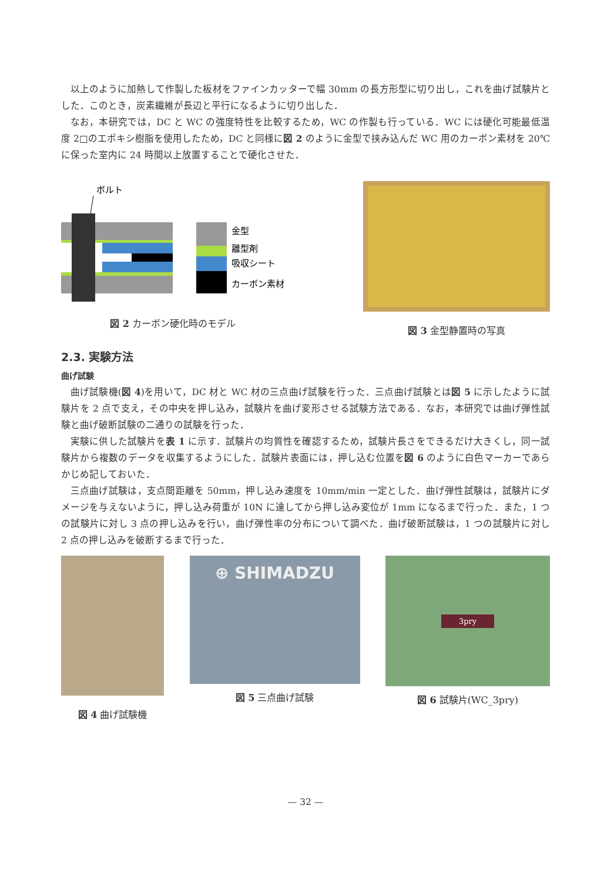以上のように加熱して作製した板材をファインカッターで幅 30mm の長方形型に切り出し，これを曲げ試験片とした．このとき，炭素繊維が長辺と平行になるように切り出した．
なお，本研究では，DC と WC の強度特性を比較するため，WC の作製も行っている．WC には硬化可能最低温度 2□のエポキシ樹脂を使用したため，DC と同様に図 2 のように金型で挟み込んだ WC 用のカーボン素材を 20℃に保った室内に 24 時間以上放置することで硬化させた．
ボルト
金型
離型剤
吸収シート
カーボン素材
図 2 カーボン硬化時のモデル
図 3 金型静置時の写真
2.3. 実験方法
曲げ試験
曲げ試験機(図 4)を用いて，DC 材と WC 材の三点曲げ試験を行った．三点曲げ試験とは図 5 に示したように試験片を 2 点で支え，その中央を押し込み，試験片を曲げ変形させる試験方法である．なお，本研究では曲げ弾性試験と曲げ破断試験の二通りの試験を行った．
実験に供した試験片を表 1 に示す．試験片の均質性を確認するため，試験片長さをできるだけ大きくし，同一試験片から複数のデータを収集するようにした．試験片表面には，押し込む位置を図 6 のように白色マーカーであらかじめ記しておいた．
三点曲げ試験は，支点間距離を 50mm，押し込み速度を 10mm/min 一定とした．曲げ弾性試験は，試験片にダメージを与えないように，押し込み荷重が 10N に達してから押し込み変位が 1mm になるまで行った．また，1 つの試験片に対し 3 点の押し込みを行い，曲げ弾性率の分布について調べた．曲げ破断試験は，1 つの試験片に対し 2 点の押し込みを破断するまで行った．
図 4 曲げ試験機
⊕ SHIMADZU
図 5 三点曲げ試験
3pry
図 6 試験片(WC_3pry)
— 32 —